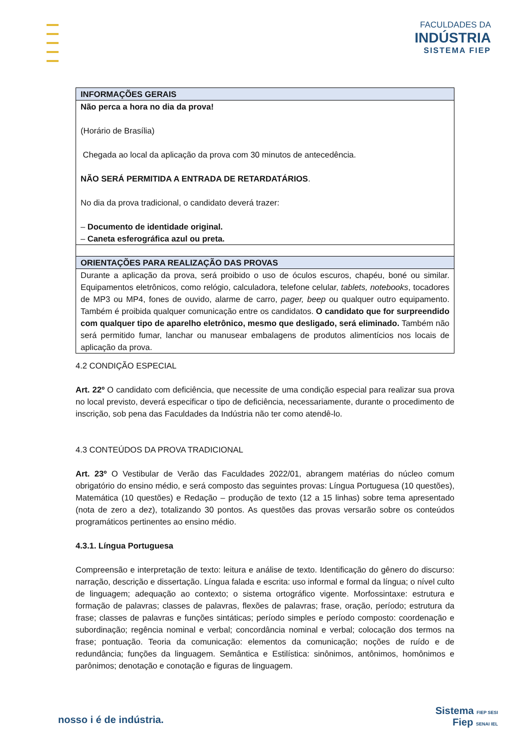FACULDADES DA
INDÚSTRIA
SISTEMA FIEP
| INFORMAÇÕES GERAIS |
| --- |
| Não perca a hora no dia da prova! (Horário de Brasília) Chegada ao local da aplicação da prova com 30 minutos de antecedência. NÃO SERÁ PERMITIDA A ENTRADA DE RETARDATÁRIOS . No dia da prova tradicional, o candidato deverá trazer: – Documento de identidade original. – Caneta esferográfica azul ou preta. |
| ORIENTAÇÕES PARA REALIZAÇÃO DAS PROVAS |
| Durante a aplicação da prova, será proibido o uso de óculos escuros, chapéu, boné ou similar. Equipamentos eletrônicos, como relógio, calculadora, telefone celular, tablets, notebooks , tocadores de MP3 ou MP4, fones de ouvido, alarme de carro, pager, beep ou qualquer outro equipamento. Também é proibida qualquer comunicação entre os candidatos. O candidato que for surpreendido com qualquer tipo de aparelho eletrônico, mesmo que desligado, será eliminado. Também não será permitido fumar, lanchar ou manusear embalagens de produtos alimentícios nos locais de aplicação da prova. |
4.2 CONDIÇÃO ESPECIAL
Art. 22º O candidato com deficiência, que necessite de uma condição especial para realizar sua prova no local previsto, deverá especificar o tipo de deficiência, necessariamente, durante o procedimento de inscrição, sob pena das Faculdades da Indústria não ter como atendê-lo.
4.3 CONTEÚDOS DA PROVA TRADICIONAL
Art. 23º O Vestibular de Verão das Faculdades 2022/01, abrangem matérias do núcleo comum obrigatório do ensino médio, e será composto das seguintes provas: Língua Portuguesa (10 questões), Matemática (10 questões) e Redação – produção de texto (12 a 15 linhas) sobre tema apresentado (nota de zero a dez), totalizando 30 pontos. As questões das provas versarão sobre os conteúdos programáticos pertinentes ao ensino médio.
4.3.1. Língua Portuguesa
Compreensão e interpretação de texto: leitura e análise de texto. Identificação do gênero do discurso: narração, descrição e dissertação. Língua falada e escrita: uso informal e formal da língua; o nível culto de linguagem; adequação ao contexto; o sistema ortográfico vigente. Morfossintaxe: estrutura e formação de palavras; classes de palavras, flexões de palavras; frase, oração, período; estrutura da frase; classes de palavras e funções sintáticas; período simples e período composto: coordenação e subordinação; regência nominal e verbal; concordância nominal e verbal; colocação dos termos na frase; pontuação. Teoria da comunicação: elementos da comunicação; noções de ruído e de redundância; funções da linguagem. Semântica e Estilística: sinônimos, antônimos, homônimos e parônimos; denotação e conotação e figuras de linguagem.
nosso i é de indústria.
Sistema FIEP SESI
Fiep SENAI IEL